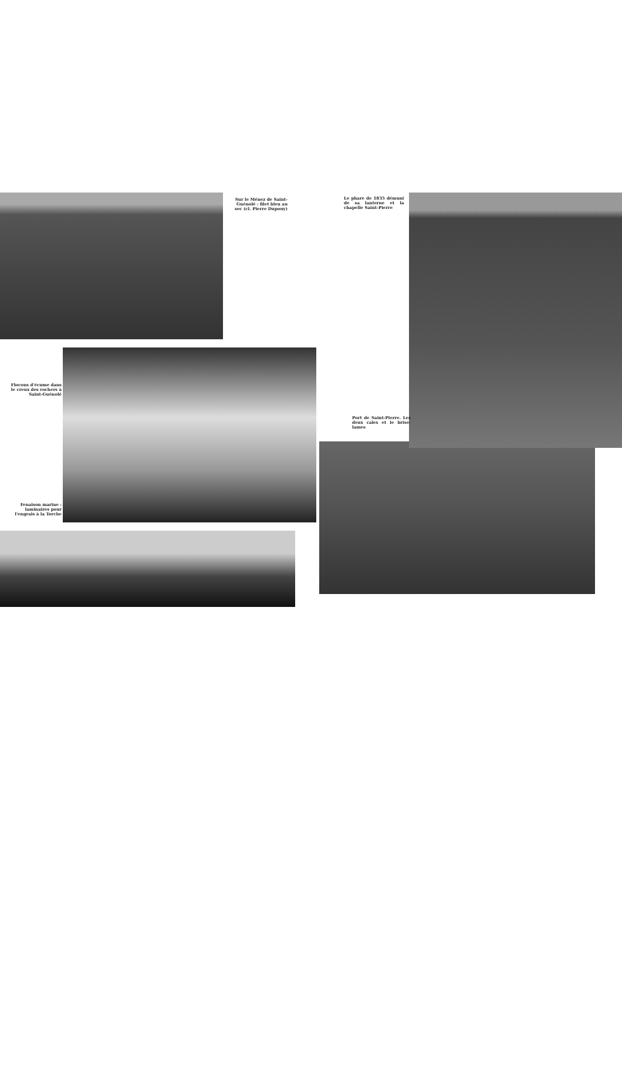Sur le Ménez de Saint-Guénolé : filet bleu au sec (cl. Pierre Dupouy)
Flocons d'écume dans le creux des rochers à Saint-Guénolé
Fenaison marine : laminaires pour l'engrais à la Torche
Le phare de 1835 démuni de sa lanterne et la chapelle Saint-Pierre
Port de Saint-Pierre. Les deux cales et le brise-lames